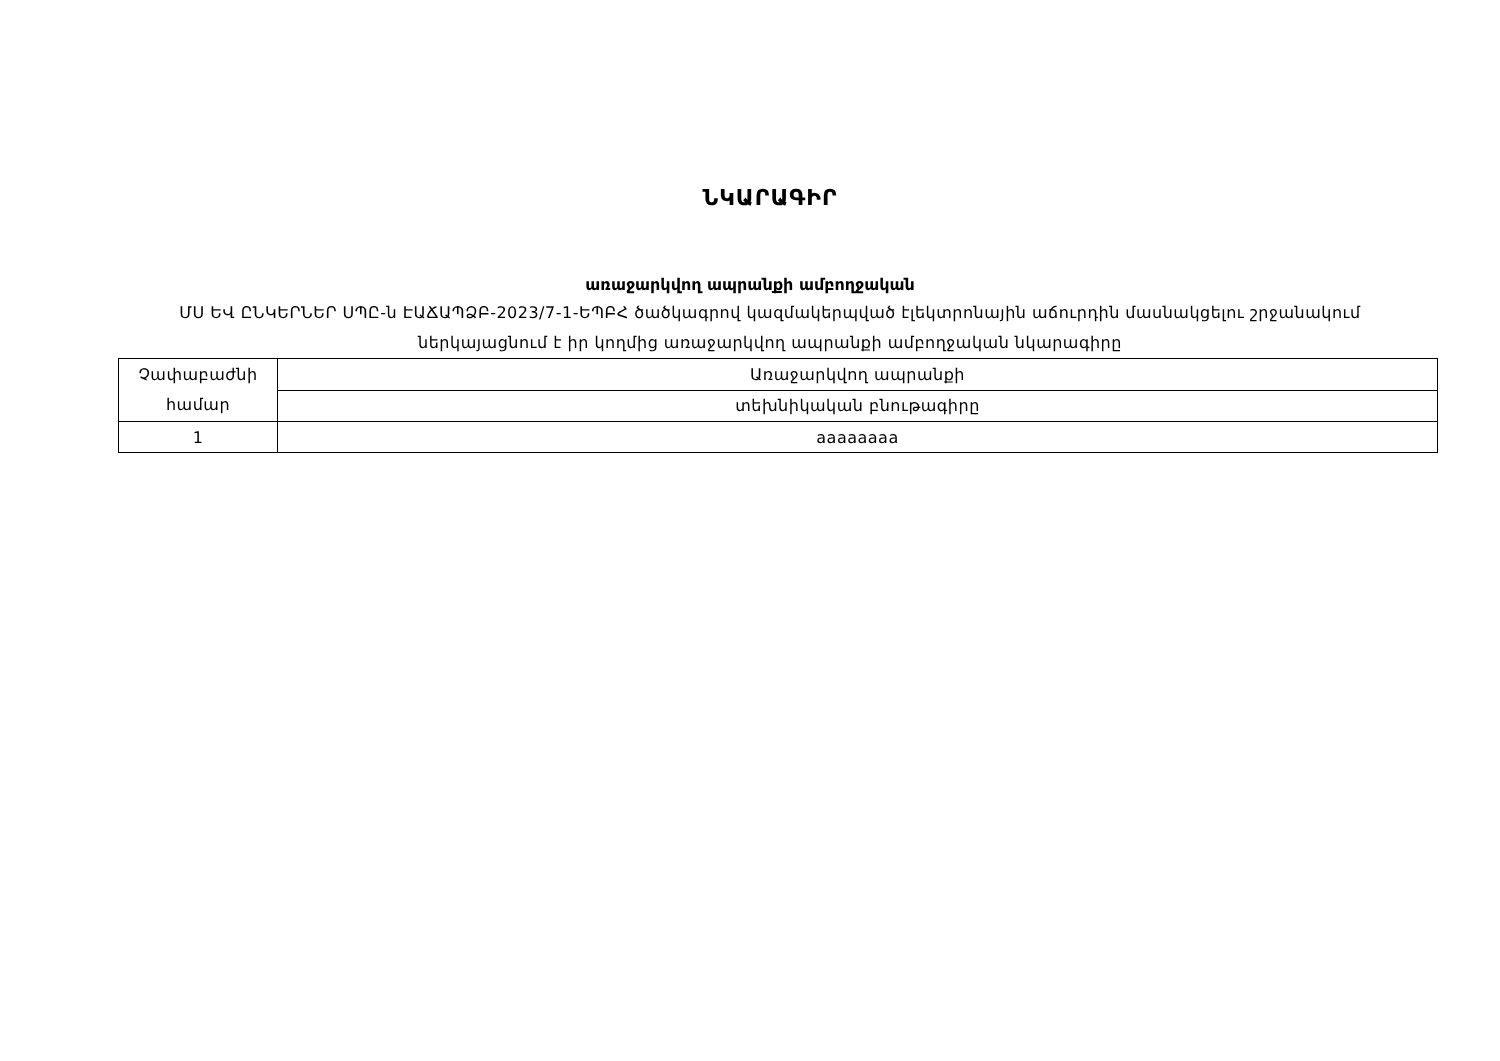ՆԿԱՐԱԳԻՐ
առաջարկվող ապրանքի ամբողջական
ՄՍ ԵՎ ԸՆԿԵՐՆԵՐ ՍՊԸ-ն ԷԱՃԱՊՁԲ-2023/7-1-ԵՊԲՀ ծածկագրով կազմակերպված էլեկտրոնային աճուրդին մասնակցելու շրջանակում ներկայացնում է իր կողմից առաջարկվող ապրանքի ամբողջական նկարագիրը
| Չափաբաժնի համար | Առաջարկվող ապրանքի |
| | տեխնիկական բնութագիրը |
| 1 | aaaaaaaa |